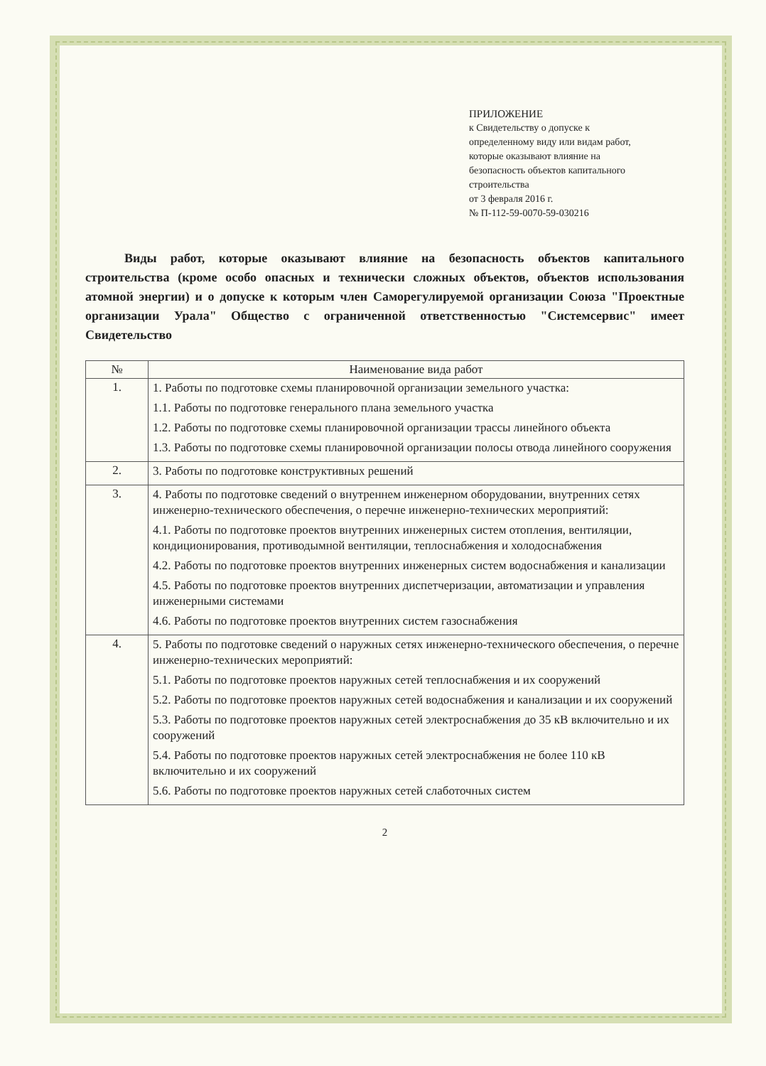ПРИЛОЖЕНИЕ
к Свидетельству о допуске к
определенному виду или видам работ,
которые оказывают влияние на
безопасность объектов капитального
строительства
от 3 февраля 2016 г.
№ П-112-59-0070-59-030216
Виды работ, которые оказывают влияние на безопасность объектов капитального строительства (кроме особо опасных и технически сложных объектов, объектов использования атомной энергии) и о допуске к которым член Саморегулируемой организации Союза "Проектные организации Урала" Общество с ограниченной ответственностью "Системсервис" имеет Свидетельство
| № | Наименование вида работ |
| --- | --- |
| 1. | 1. Работы по подготовке схемы планировочной организации земельного участка: 1.1. Работы по подготовке генерального плана земельного участка 1.2. Работы по подготовке схемы планировочной организации трассы линейного объекта 1.3. Работы по подготовке схемы планировочной организации полосы отвода линейного сооружения |
| 2. | 3. Работы по подготовке конструктивных решений |
| 3. | 4. Работы по подготовке сведений о внутреннем инженерном оборудовании, внутренних сетях инженерно-технического обеспечения, о перечне инженерно-технических мероприятий: 4.1. Работы по подготовке проектов внутренних инженерных систем отопления, вентиляции, кондиционирования, противодымной вентиляции, теплоснабжения и холодоснабжения 4.2. Работы по подготовке проектов внутренних инженерных систем водоснабжения и канализации 4.5. Работы по подготовке проектов внутренних диспетчеризации, автоматизации и управления инженерными системами 4.6. Работы по подготовке проектов внутренних систем газоснабжения |
| 4. | 5. Работы по подготовке сведений о наружных сетях инженерно-технического обеспечения, о перечне инженерно-технических мероприятий: 5.1. Работы по подготовке проектов наружных сетей теплоснабжения и их сооружений 5.2. Работы по подготовке проектов наружных сетей водоснабжения и канализации и их сооружений 5.3. Работы по подготовке проектов наружных сетей электроснабжения до 35 кВ включительно и их сооружений 5.4. Работы по подготовке проектов наружных сетей электроснабжения не более 110 кВ включительно и их сооружений 5.6. Работы по подготовке проектов наружных сетей слаботочных систем |
2